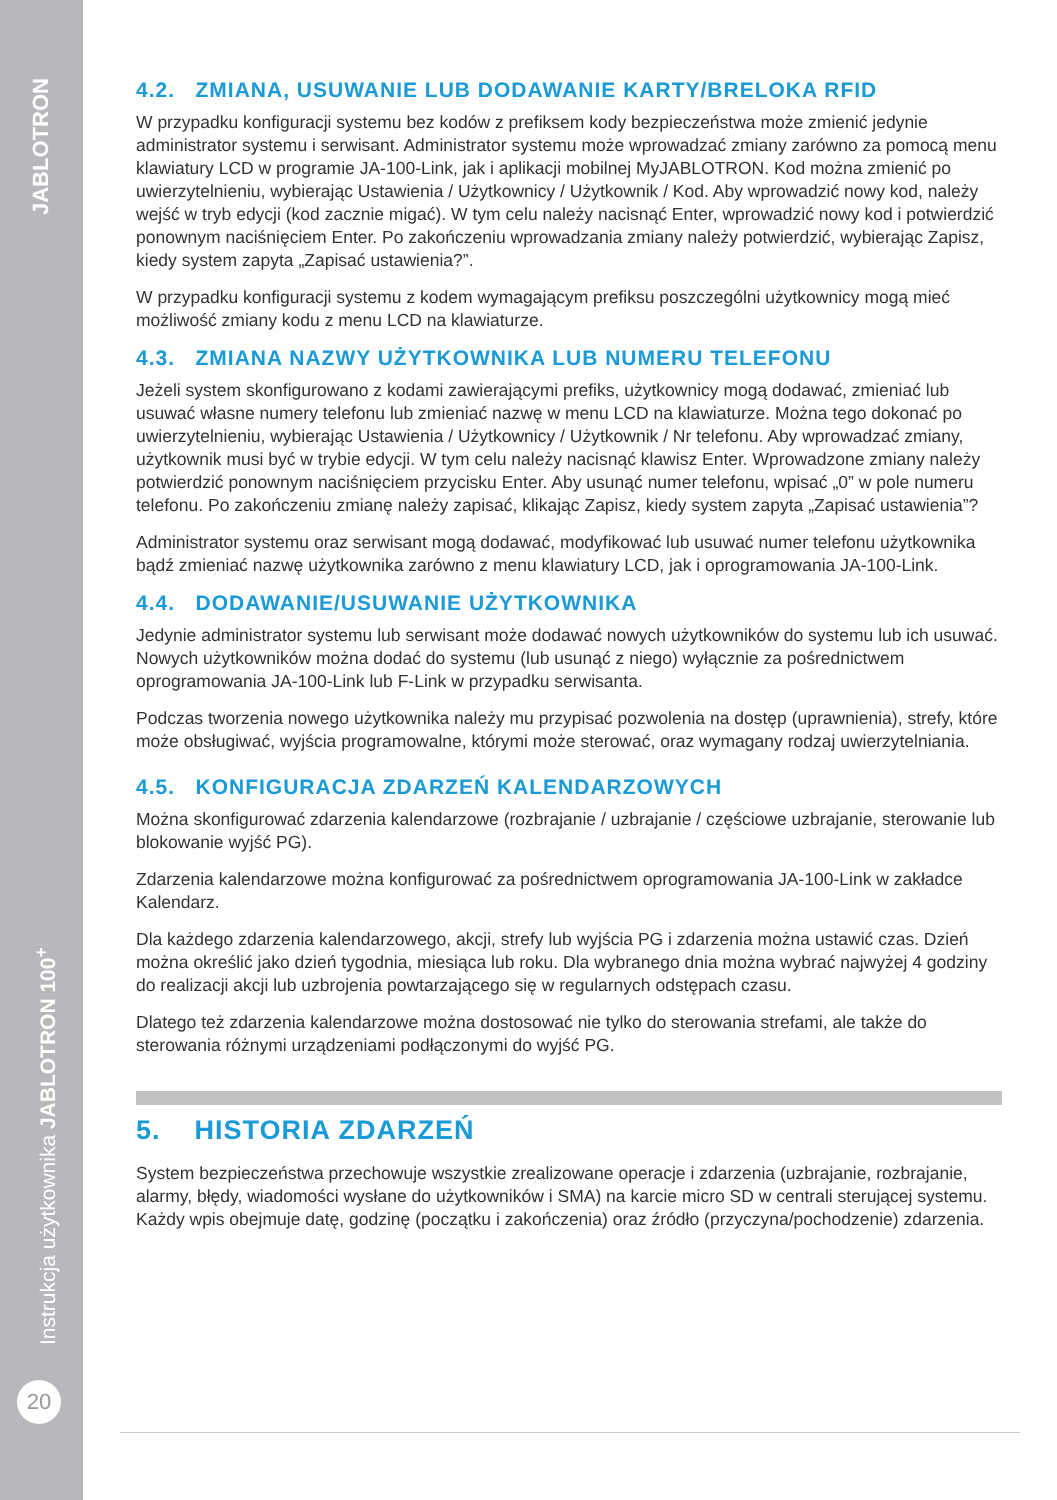JABLOTRON
Instrukcja użytkownika JABLOTRON 100<sup>+</sup>
20
4.2. ZMIANA, USUWANIE LUB DODAWANIE KARTY/BRELOKA RFID
W przypadku konfiguracji systemu bez kodów z prefiksem kody bezpieczeństwa może zmienić jedynie administrator systemu i serwisant. Administrator systemu może wprowadzać zmiany zarówno za pomocą menu klawiatury LCD w programie JA-100-Link, jak i aplikacji mobilnej MyJABLOTRON. Kod można zmienić po uwierzytelnieniu, wybierając Ustawienia / Użytkownicy / Użytkownik / Kod. Aby wprowadzić nowy kod, należy wejść w tryb edycji (kod zacznie migać). W tym celu należy nacisnąć Enter, wprowadzić nowy kod i potwierdzić ponownym naciśnięciem Enter. Po zakończeniu wprowadzania zmiany należy potwierdzić, wybierając Zapisz, kiedy system zapyta „Zapisać ustawienia?”.
W przypadku konfiguracji systemu z kodem wymagającym prefiksu poszczególni użytkownicy mogą mieć możliwość zmiany kodu z menu LCD na klawiaturze.
4.3. ZMIANA NAZWY UŻYTKOWNIKA LUB NUMERU TELEFONU
Jeżeli system skonfigurowano z kodami zawierającymi prefiks, użytkownicy mogą dodawać, zmieniać lub usuwać własne numery telefonu lub zmieniać nazwę w menu LCD na klawiaturze. Można tego dokonać po uwierzytelnieniu, wybierając Ustawienia / Użytkownicy / Użytkownik / Nr telefonu. Aby wprowadzać zmiany, użytkownik musi być w trybie edycji. W tym celu należy nacisnąć klawisz Enter. Wprowadzone zmiany należy potwierdzić ponownym naciśnięciem przycisku Enter. Aby usunąć numer telefonu, wpisać „0” w pole numeru telefonu. Po zakończeniu zmianę należy zapisać, klikając Zapisz, kiedy system zapyta „Zapisać ustawienia”?
Administrator systemu oraz serwisant mogą dodawać, modyfikować lub usuwać numer telefonu użytkownika bądź zmieniać nazwę użytkownika zarówno z menu klawiatury LCD, jak i oprogramowania JA-100-Link.
4.4. DODAWANIE/USUWANIE UŻYTKOWNIKA
Jedynie administrator systemu lub serwisant może dodawać nowych użytkowników do systemu lub ich usuwać. Nowych użytkowników można dodać do systemu (lub usunąć z niego) wyłącznie za pośrednictwem oprogramowania JA-100-Link lub F-Link w przypadku serwisanta.
Podczas tworzenia nowego użytkownika należy mu przypisać pozwolenia na dostęp (uprawnienia), strefy, które może obsługiwać, wyjścia programowalne, którymi może sterować, oraz wymagany rodzaj uwierzytelniania.
4.5. KONFIGURACJA ZDARZEŃ KALENDARZOWYCH
Można skonfigurować zdarzenia kalendarzowe (rozbrajanie / uzbrajanie / częściowe uzbrajanie, sterowanie lub blokowanie wyjść PG).
Zdarzenia kalendarzowe można konfigurować za pośrednictwem oprogramowania JA-100-Link w zakładce Kalendarz.
Dla każdego zdarzenia kalendarzowego, akcji, strefy lub wyjścia PG i zdarzenia można ustawić czas. Dzień można określić jako dzień tygodnia, miesiąca lub roku. Dla wybranego dnia można wybrać najwyżej 4 godziny do realizacji akcji lub uzbrojenia powtarzającego się w regularnych odstępach czasu.
Dlatego też zdarzenia kalendarzowe można dostosować nie tylko do sterowania strefami, ale także do sterowania różnymi urządzeniami podłączonymi do wyjść PG.
5. HISTORIA ZDARZEŃ
System bezpieczeństwa przechowuje wszystkie zrealizowane operacje i zdarzenia (uzbrajanie, rozbrajanie, alarmy, błędy, wiadomości wysłane do użytkowników i SMA) na karcie micro SD w centrali sterującej systemu. Każdy wpis obejmuje datę, godzinę (początku i zakończenia) oraz źródło (przyczyna/pochodzenie) zdarzenia.